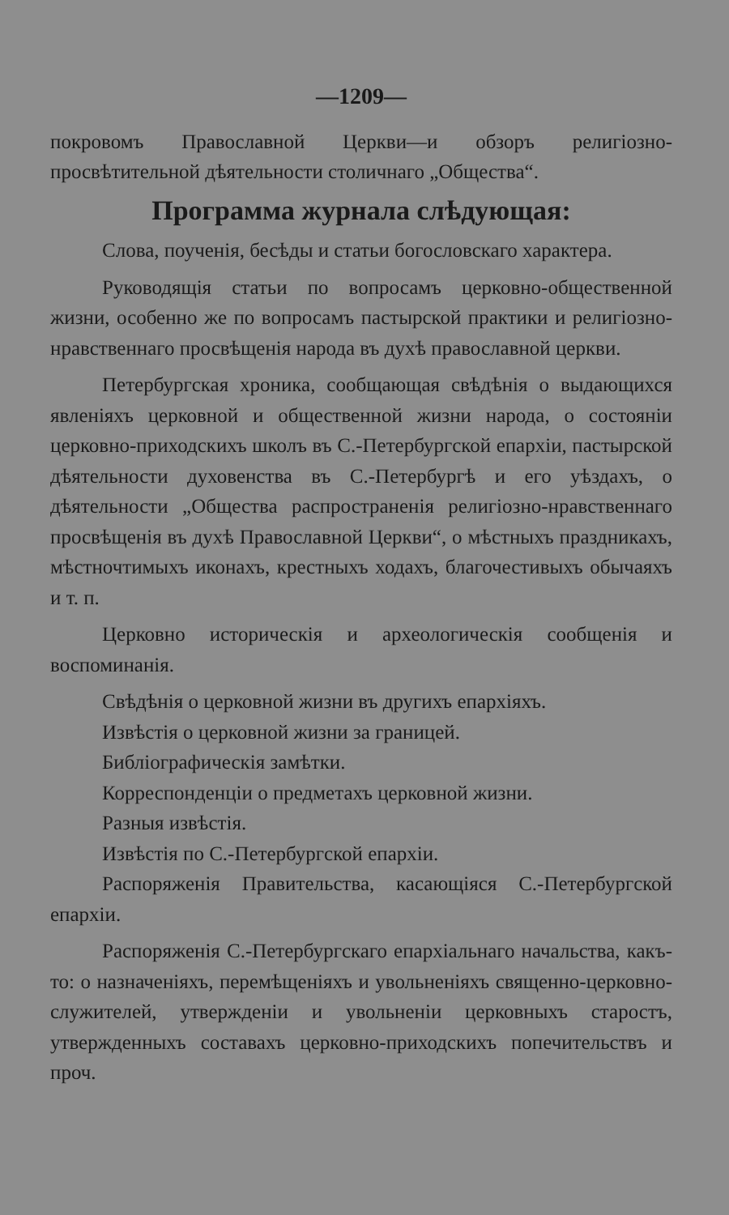—1209—
покровомъ Православной Церкви—и обзоръ религіозно-просвѣтительной дѣятельности столичнаго „Общества“.
Программа журнала слѣдующая:
Слова, поученія, бесѣды и статьи богословскаго характера.
Руководящія статьи по вопросамъ церковно-общественной жизни, особенно же по вопросамъ пастырской практики и религіозно-нравственнаго просвѣщенія народа въ духѣ православной церкви.
Петербургская хроника, сообщающая свѣдѣнія о выдающихся явленіяхъ церковной и общественной жизни народа, о состояніи церковно-приходскихъ школъ въ С.-Петербургской епархіи, пастырской дѣятельности духовенства въ С.-Петербургѣ и его уѣздахъ, о дѣятельности „Общества распространенія религіозно-нравственнаго просвѣщенія въ духѣ Православной Церкви“, о мѣстныхъ праздникахъ, мѣстночтимыхъ иконахъ, крестныхъ ходахъ, благочестивыхъ обычаяхъ и т. п.
Церковно историческія и археологическія сообщенія и воспоминанія.
Свѣдѣнія о церковной жизни въ другихъ епархіяхъ.
Извѣстія о церковной жизни за границей.
Библіографическія замѣтки.
Корреспонденціи о предметахъ церковной жизни.
Разныя извѣстія.
Извѣстія по С.-Петербургской епархіи.
Распоряженія Правительства, касающіяся С.-Петербургской епархіи.
Распоряженія С.-Петербургскаго епархіальнаго начальства, какъ-то: о назначеніяхъ, перемѣщеніяхъ и увольненіяхъ священно-церковно-служителей, утвержденіи и увольненіи церковныхъ старостъ, утвержденныхъ составахъ церковно-приходскихъ попечительствъ и проч.